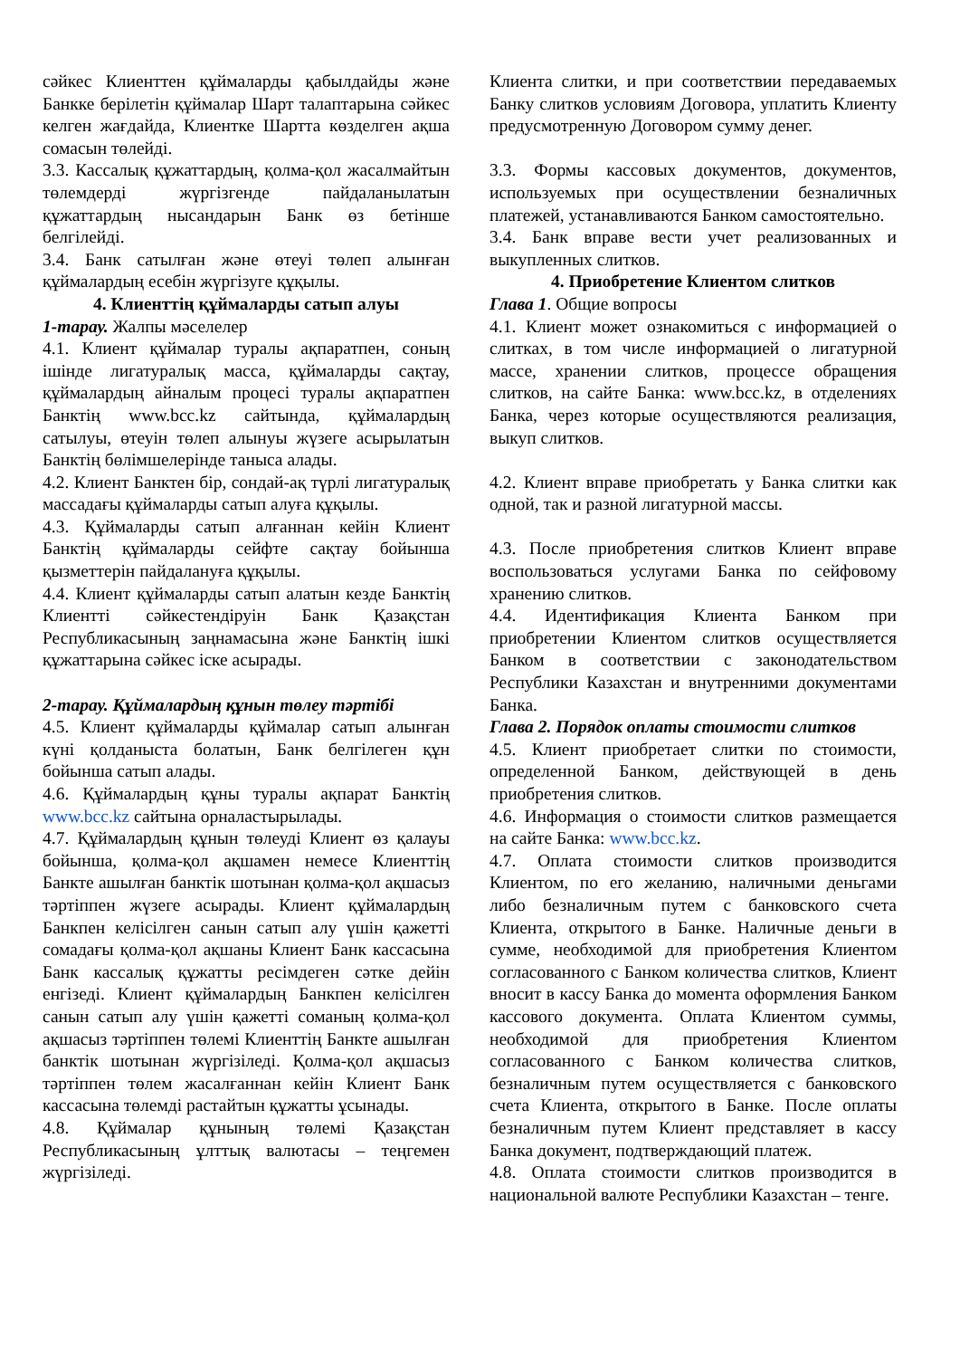сәйкес Клиенттен құймаларды қабылдайды және Банкке берілетін құймалар Шарт талаптарына сәйкес келген жағдайда, Клиентке Шартта көзделген ақша сомасын төлейді.
3.3. Кассалық құжаттардың, қолма-қол жасалмайтын төлемдерді жүргізгенде пайдаланылатын құжаттардың нысандарын Банк өз бетінше белгілейді.
3.4. Банк сатылған және өтеуі төлеп алынған құймалардың есебін жүргізуге құқылы.
4. Клиенттің құймаларды сатып алуы
1-тарау. Жалпы мәселелер
4.1. Клиент құймалар туралы ақпаратпен, соның ішінде лигатуралық масса, құймаларды сақтау, құймалардың айналым процесі туралы ақпаратпен Банктің www.bcc.kz сайтында, құймалардың сатылуы, өтеуін төлеп алынуы жүзеге асырылатын Банктің бөлімшелерінде таныса алады.
4.2. Клиент Банктен бір, сондай-ақ түрлі лигатуралық массадағы құймаларды сатып алуға құқылы.
4.3. Құймаларды сатып алғаннан кейін Клиент Банктің құймаларды сейфте сақтау бойынша қызметтерін пайдалануға құқылы.
4.4. Клиент құймаларды сатып алатын кезде Банктің Клиентті сәйкестендіруін Банк Қазақстан Республикасының заңнамасына және Банктің ішкі құжаттарына сәйкес іске асырады.
2-тарау. Құймалардың құнын төлеу тәртібі
4.5. Клиент құймаларды құймалар сатып алынған күні қолданыста болатын, Банк белгілеген құн бойынша сатып алады.
4.6. Құймалардың құны туралы ақпарат Банктің www.bcc.kz сайтына орналастырылады.
4.7. Құймалардың құнын төлеуді Клиент өз қалауы бойынша, қолма-қол ақшамен немесе Клиенттің Банкте ашылған банктік шотынан қолма-қол ақшасыз тәртіппен жүзеге асырады. Клиент құймалардың Банкпен келісілген санын сатып алу үшін қажетті сомадағы қолма-қол ақшаны Клиент Банк кассасына Банк кассалық құжатты ресімдеген сәтке дейін енгізеді. Клиент құймалардың Банкпен келісілген санын сатып алу үшін қажетті соманың қолма-қол ақшасыз тәртіппен төлемі Клиенттің Банкте ашылған банктік шотынан жүргізіледі. Қолма-қол ақшасыз тәртіппен төлем жасалғаннан кейін Клиент Банк кассасына төлемді растайтын құжатты ұсынады.
4.8. Құймалар құнының төлемі Қазақстан Республикасының ұлттық валютасы – теңгемен жүргізіледі.
Клиента слитки, и при соответствии передаваемых Банку слитков условиям Договора, уплатить Клиенту предусмотренную Договором сумму денег.
3.3. Формы кассовых документов, документов, используемых при осуществлении безналичных платежей, устанавливаются Банком самостоятельно.
3.4. Банк вправе вести учет реализованных и выкупленных слитков.
4. Приобретение Клиентом слитков
Глава 1. Общие вопросы
4.1. Клиент может ознакомиться с информацией о слитках, в том числе информацией о лигатурной массе, хранении слитков, процессе обращения слитков, на сайте Банка: www.bcc.kz, в отделениях Банка, через которые осуществляются реализация, выкуп слитков.
4.2. Клиент вправе приобретать у Банка слитки как одной, так и разной лигатурной массы.
4.3. После приобретения слитков Клиент вправе воспользоваться услугами Банка по сейфовому хранению слитков.
4.4. Идентификация Клиента Банком при приобретении Клиентом слитков осуществляется Банком в соответствии с законодательством Республики Казахстан и внутренними документами Банка.
Глава 2. Порядок оплаты стоимости слитков
4.5. Клиент приобретает слитки по стоимости, определенной Банком, действующей в день приобретения слитков.
4.6. Информация о стоимости слитков размещается на сайте Банка: www.bcc.kz.
4.7. Оплата стоимости слитков производится Клиентом, по его желанию, наличными деньгами либо безналичным путем с банковского счета Клиента, открытого в Банке. Наличные деньги в сумме, необходимой для приобретения Клиентом согласованного с Банком количества слитков, Клиент вносит в кассу Банка до момента оформления Банком кассового документа. Оплата Клиентом суммы, необходимой для приобретения Клиентом согласованного с Банком количества слитков, безналичным путем осуществляется с банковского счета Клиента, открытого в Банке. После оплаты безналичным путем Клиент представляет в кассу Банка документ, подтверждающий платеж.
4.8. Оплата стоимости слитков производится в национальной валюте Республики Казахстан – тенге.